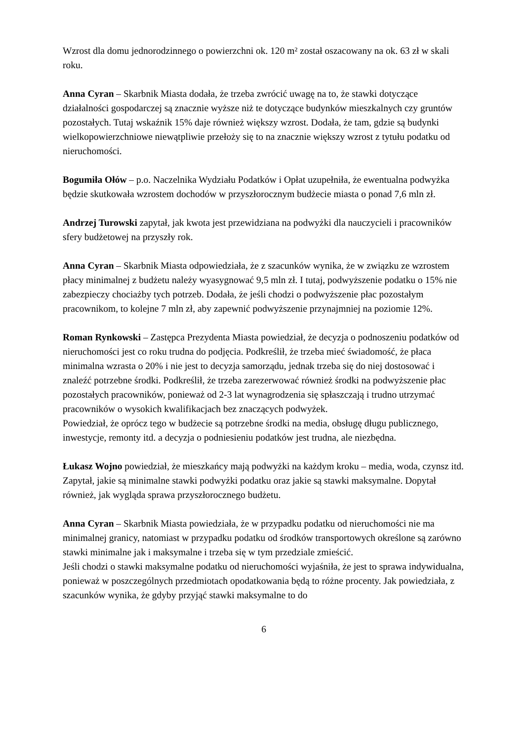Wzrost dla domu jednorodzinnego o powierzchni ok. 120 m² został oszacowany na ok. 63 zł w skali roku.
Anna Cyran – Skarbnik Miasta dodała, że trzeba zwrócić uwagę na to, że stawki dotyczące działalności gospodarczej są znacznie wyższe niż te dotyczące budynków mieszkalnych czy gruntów pozostałych. Tutaj wskaźnik 15% daje również większy wzrost. Dodała, że tam, gdzie są budynki wielkopowierzchniowe niewątpliwie przełoży się to na znacznie większy wzrost z tytułu podatku od nieruchomości.
Bogumiła Ołów – p.o. Naczelnika Wydziału Podatków i Opłat uzupełniła, że ewentualna podwyżka będzie skutkowała wzrostem dochodów w przyszłorocznym budżecie miasta o ponad 7,6 mln zł.
Andrzej Turowski zapytał, jak kwota jest przewidziana na podwyżki dla nauczycieli i pracowników sfery budżetowej na przyszły rok.
Anna Cyran – Skarbnik Miasta odpowiedziała, że z szacunków wynika, że w związku ze wzrostem płacy minimalnej z budżetu należy wyasygnować 9,5 mln zł. I tutaj, podwyższenie podatku o 15% nie zabezpieczy chociażby tych potrzeb. Dodała, że jeśli chodzi o podwyższenie płac pozostałym pracownikom, to kolejne 7 mln zł, aby zapewnić podwyższenie przynajmniej na poziomie 12%.
Roman Rynkowski – Zastępca Prezydenta Miasta powiedział, że decyzja o podnoszeniu podatków od nieruchomości jest co roku trudna do podjęcia. Podkreślił, że trzeba mieć świadomość, że płaca minimalna wzrasta o 20% i nie jest to decyzja samorządu, jednak trzeba się do niej dostosować i znaleźć potrzebne środki. Podkreślił, że trzeba zarezerwować również środki na podwyższenie płac pozostałych pracowników, ponieważ od 2-3 lat wynagrodzenia się spłaszczają i trudno utrzymać pracowników o wysokich kwalifikacjach bez znaczących podwyżek.
Powiedział, że oprócz tego w budżecie są potrzebne środki na media, obsługę długu publicznego, inwestycje, remonty itd. a decyzja o podniesieniu podatków jest trudna, ale niezbędna.
Łukasz Wojno powiedział, że mieszkańcy mają podwyżki na każdym kroku – media, woda, czynsz itd. Zapytał, jakie są minimalne stawki podwyżki podatku oraz jakie są stawki maksymalne. Dopytał również, jak wygląda sprawa przyszłorocznego budżetu.
Anna Cyran – Skarbnik Miasta powiedziała, że w przypadku podatku od nieruchomości nie ma minimalnej granicy, natomiast w przypadku podatku od środków transportowych określone są zarówno stawki minimalne jak i maksymalne i trzeba się w tym przedziale zmieścić.
Jeśli chodzi o stawki maksymalne podatku od nieruchomości wyjaśniła, że jest to sprawa indywidualna, ponieważ w poszczególnych przedmiotach opodatkowania będą to różne procenty. Jak powiedziała, z szacunków wynika, że gdyby przyjąć stawki maksymalne to do
6